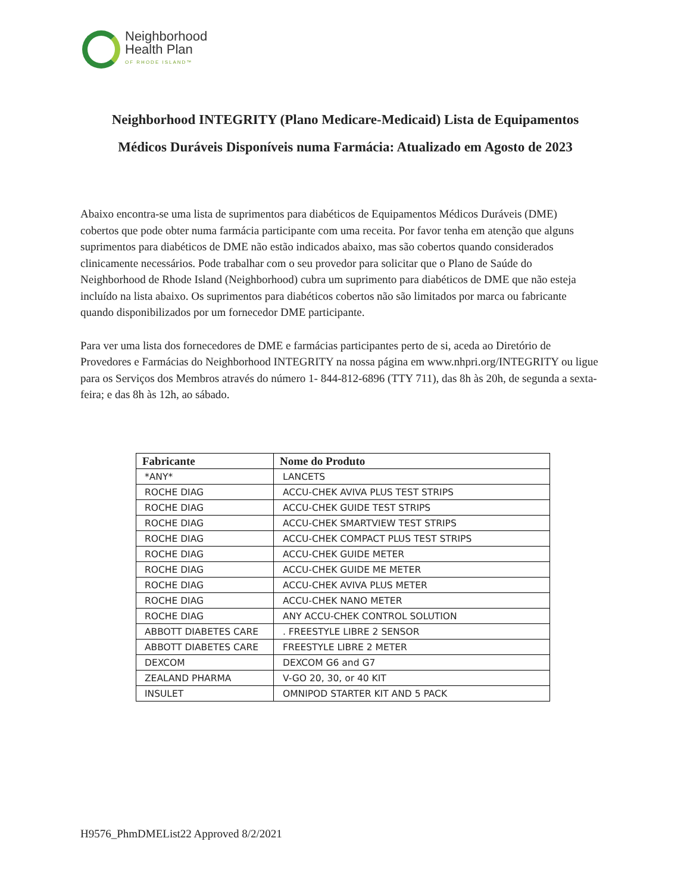Neighborhood
Health Plan
OF RHODE ISLAND™
Neighborhood INTEGRITY (Plano Medicare-Medicaid) Lista de Equipamentos Médicos Duráveis Disponíveis numa Farmácia: Atualizado em Agosto de 2023
Abaixo encontra-se uma lista de suprimentos para diabéticos de Equipamentos Médicos Duráveis (DME) cobertos que pode obter numa farmácia participante com uma receita. Por favor tenha em atenção que alguns suprimentos para diabéticos de DME não estão indicados abaixo, mas são cobertos quando considerados clinicamente necessários. Pode trabalhar com o seu provedor para solicitar que o Plano de Saúde do Neighborhood de Rhode Island (Neighborhood) cubra um suprimento para diabéticos de DME que não esteja incluído na lista abaixo. Os suprimentos para diabéticos cobertos não são limitados por marca ou fabricante quando disponibilizados por um fornecedor DME participante.
Para ver uma lista dos fornecedores de DME e farmácias participantes perto de si, aceda ao Diretório de Provedores e Farmácias do Neighborhood INTEGRITY na nossa página em www.nhpri.org/INTEGRITY ou ligue para os Serviços dos Membros através do número 1- 844-812-6896 (TTY 711), das 8h às 20h, de segunda a sexta-feira; e das 8h às 12h, ao sábado.
| Fabricante | Nome do Produto |
| --- | --- |
| *ANY* | LANCETS |
| ROCHE DIAG | ACCU-CHEK AVIVA PLUS TEST STRIPS |
| ROCHE DIAG | ACCU-CHEK GUIDE TEST STRIPS |
| ROCHE DIAG | ACCU-CHEK SMARTVIEW TEST STRIPS |
| ROCHE DIAG | ACCU-CHEK COMPACT PLUS TEST STRIPS |
| ROCHE DIAG | ACCU-CHEK GUIDE METER |
| ROCHE DIAG | ACCU-CHEK GUIDE ME METER |
| ROCHE DIAG | ACCU-CHEK AVIVA PLUS METER |
| ROCHE DIAG | ACCU-CHEK NANO METER |
| ROCHE DIAG | ANY ACCU-CHEK CONTROL SOLUTION |
| ABBOTT DIABETES CARE | . FREESTYLE LIBRE 2 SENSOR |
| ABBOTT DIABETES CARE | FREESTYLE LIBRE 2 METER |
| DEXCOM | DEXCOM G6 and G7 |
| ZEALAND PHARMA | V-GO 20, 30, or 40 KIT |
| INSULET | OMNIPOD STARTER KIT AND 5 PACK |
H9576_PhmDMEList22 Approved 8/2/2021